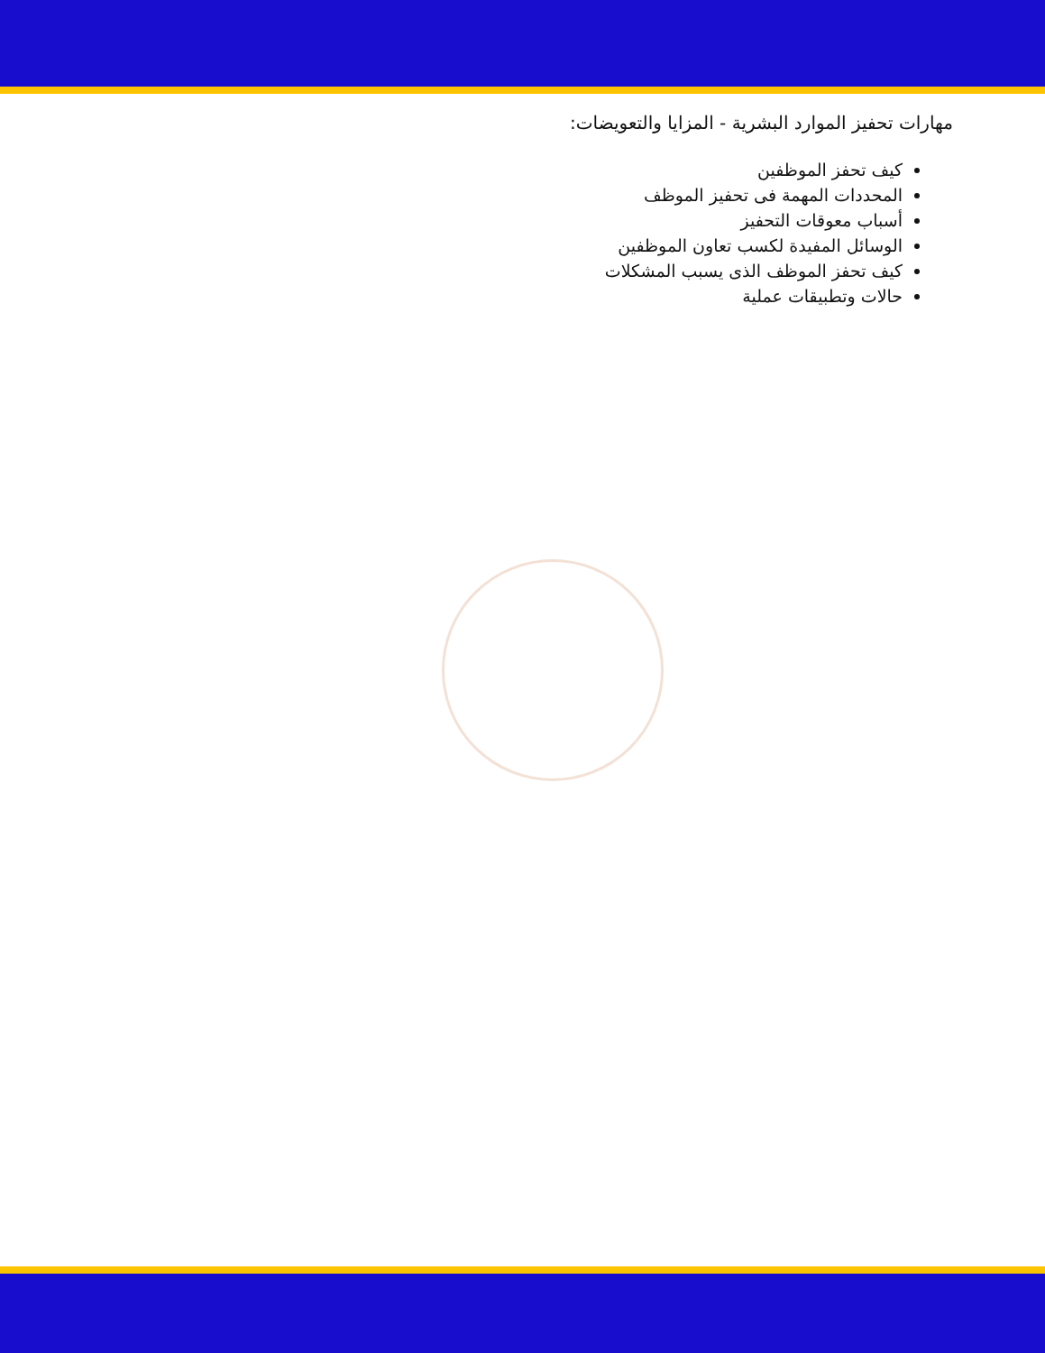مهارات تحفيز الموارد البشرية - المزايا والتعويضات:
كيف تحفز الموظفين
المحددات المهمة فى تحفيز الموظف
أسباب معوقات التحفيز
الوسائل المفيدة لكسب تعاون الموظفين
كيف تحفز الموظف الذى يسبب المشكلات
حالات وتطبيقات عملية